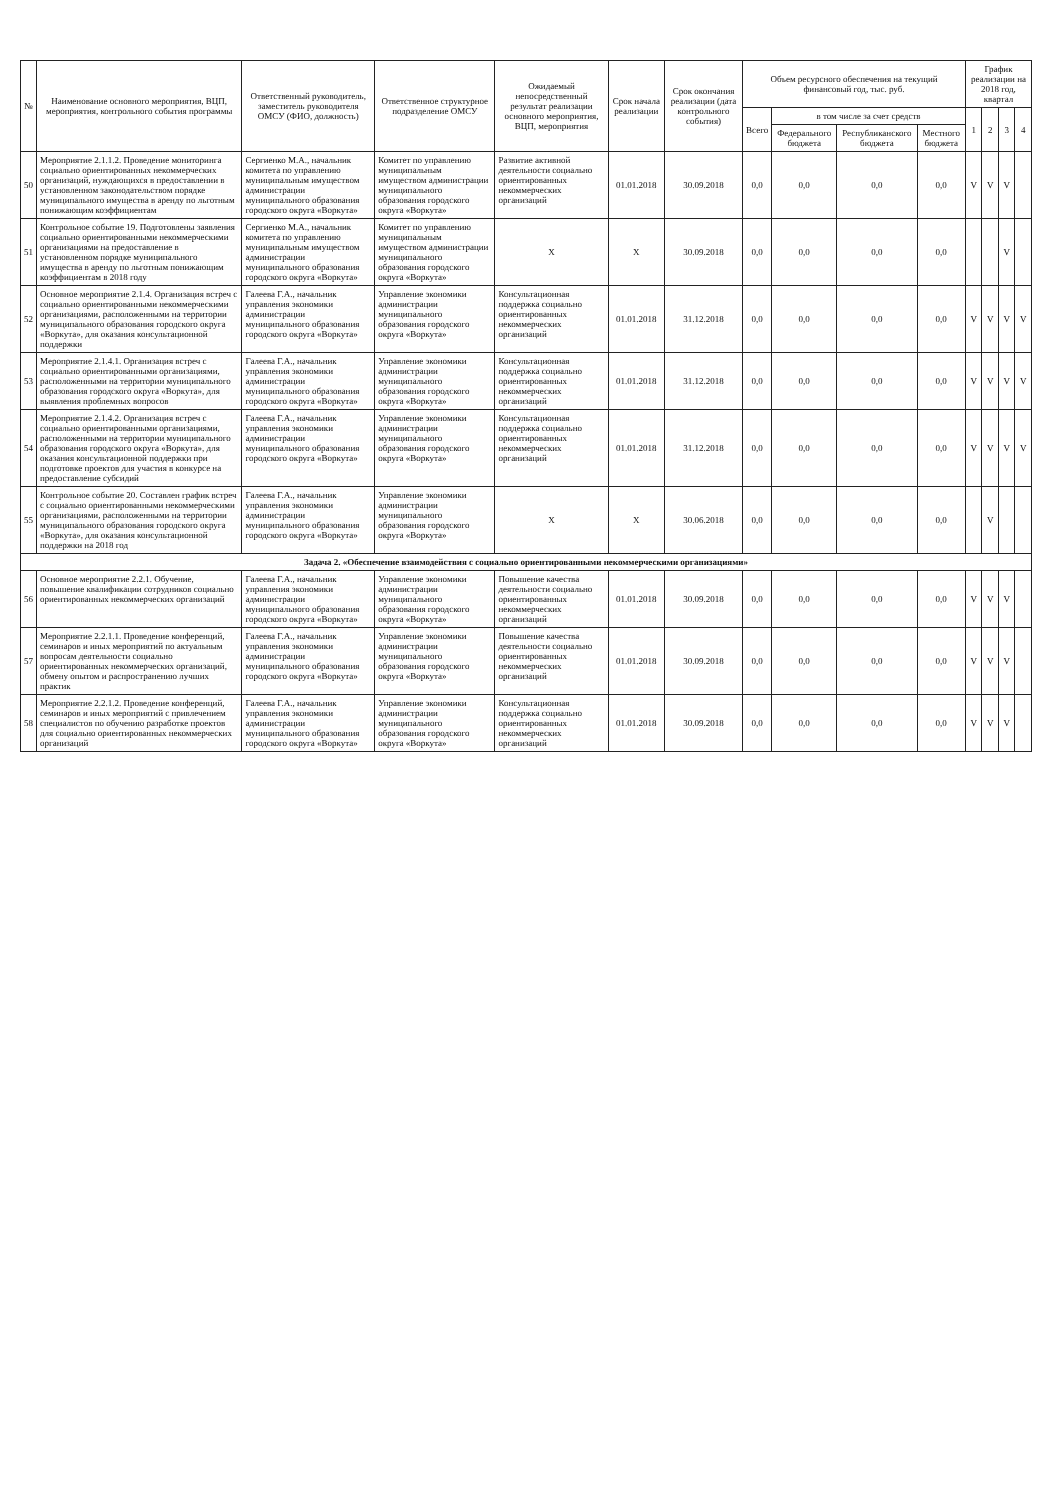| № | Наименование основного мероприятия, ВЦП, мероприятия, контрольного события программы | Ответственный руководитель, заместитель руководителя ОМСУ (ФИО, должность) | Ответственное структурное подразделение ОМСУ | Ожидаемый непосредственный результат реализации основного мероприятия, ВЦП, мероприятия | Срок начала реализации | Срок окончания реализации (дата контрольного события) | Объем ресурсного обеспечения на текущий финансовый год, тыс. руб. | | | | График реализации на 2018 год, квартал | | | |
| --- | --- | --- | --- | --- | --- | --- | --- | --- | --- | --- | --- | --- | --- | --- |
| | | | | | | | Всего | в том числе за счет средств | | | 1 | 2 | 3 | 4 |
| | | | | | | | | Федерального бюджета | Республиканского бюджета | Местного бюджета | | | | |
| 50 | Мероприятие 2.1.1.2. Проведение мониторинга социально ориентированных некоммерческих организаций, нуждающихся в предоставлении в установленном законодательством порядке муниципального имущества в аренду по льготным понижающим коэффициентам | Сергиенко М.А., начальник комитета по управлению муниципальным имуществом администрации муниципального образования городского округа «Воркута» | Комитет по управлению муниципальным имуществом администрации муниципального образования городского округа «Воркута» | Развитие активной деятельности социально ориентированных некоммерческих организаций | 01.01.2018 | 30.09.2018 | 0,0 | 0,0 | 0,0 | 0,0 | V | V | V | |
| 51 | Контрольное событие 19. Подготовлены заявления социально ориентированными некоммерческими организациями на предоставление в установленном порядке муниципального имущества в аренду по льготным понижающим коэффициентам в 2018 году | Сергиенко М.А., начальник комитета по управлению муниципальным имуществом администрации муниципального образования городского округа «Воркута» | Комитет по управлению муниципальным имуществом администрации муниципального образования городского округа «Воркута» | X | X | 30.09.2018 | 0,0 | 0,0 | 0,0 | 0,0 | | | V | |
| 52 | Основное мероприятие 2.1.4. Организация встреч с социально ориентированными некоммерческими организациями, расположенными на территории муниципального образования городского округа «Воркута», для оказания консультационной поддержки | Галеева Г.А., начальник управления экономики администрации муниципального образования городского округа «Воркута» | Управление экономики администрации муниципального образования городского округа «Воркута» | Консультационная поддержка социально ориентированных некоммерческих организаций | 01.01.2018 | 31.12.2018 | 0,0 | 0,0 | 0,0 | 0,0 | V | V | V | V |
| 53 | Мероприятие 2.1.4.1. Организация встреч с социально ориентированными организациями, расположенными на территории муниципального образования городского округа «Воркута», для выявления проблемных вопросов | Галеева Г.А., начальник управления экономики администрации муниципального образования городского округа «Воркута» | Управление экономики администрации муниципального образования городского округа «Воркута» | Консультационная поддержка социально ориентированных некоммерческих организаций | 01.01.2018 | 31.12.2018 | 0,0 | 0,0 | 0,0 | 0,0 | V | V | V | V |
| 54 | Мероприятие 2.1.4.2. Организация встреч с социально ориентированными организациями, расположенными на территории муниципального образования городского округа «Воркута», для оказания консультационной поддержки при подготовке проектов для участия в конкурсе на предоставление субсидий | Галеева Г.А., начальник управления экономики администрации муниципального образования городского округа «Воркута» | Управление экономики администрации муниципального образования городского округа «Воркута» | Консультационная поддержка социально ориентированных некоммерческих организаций | 01.01.2018 | 31.12.2018 | 0,0 | 0,0 | 0,0 | 0,0 | V | V | V | V |
| 55 | Контрольное событие 20. Составлен график встреч с социально ориентированными некоммерческими организациями, расположенными на территории муниципального образования городского округа «Воркута», для оказания консультационной поддержки на 2018 год | Галеева Г.А., начальник управления экономики администрации муниципального образования городского округа «Воркута» | Управление экономики администрации муниципального образования городского округа «Воркута» | X | X | 30.06.2018 | 0,0 | 0,0 | 0,0 | 0,0 | | V | | |
| Задача 2. «Обеспечение взаимодействия с социально ориентированными некоммерческими организациями» | | | | | | | | | | | | | | |
| 56 | Основное мероприятие 2.2.1. Обучение, повышение квалификации сотрудников социально ориентированных некоммерческих организаций | Галеева Г.А., начальник управления экономики администрации муниципального образования городского округа «Воркута» | Управление экономики администрации муниципального образования городского округа «Воркута» | Повышение качества деятельности социально ориентированных некоммерческих организаций | 01.01.2018 | 30.09.2018 | 0,0 | 0,0 | 0,0 | 0,0 | V | V | V | |
| 57 | Мероприятие 2.2.1.1. Проведение конференций, семинаров и иных мероприятий по актуальным вопросам деятельности социально ориентированных некоммерческих организаций, обмену опытом и распространению лучших практик | Галеева Г.А., начальник управления экономики администрации муниципального образования городского округа «Воркута» | Управление экономики администрации муниципального образования городского округа «Воркута» | Повышение качества деятельности социально ориентированных некоммерческих организаций | 01.01.2018 | 30.09.2018 | 0,0 | 0,0 | 0,0 | 0,0 | V | V | V | |
| 58 | Мероприятие 2.2.1.2. Проведение конференций, семинаров и иных мероприятий с привлечением специалистов по обучению разработке проектов для социально ориентированных некоммерческих организаций | Галеева Г.А., начальник управления экономики администрации муниципального образования городского округа «Воркута» | Управление экономики администрации муниципального образования городского округа «Воркута» | Консультационная поддержка социально ориентированных некоммерческих организаций | 01.01.2018 | 30.09.2018 | 0,0 | 0,0 | 0,0 | 0,0 | V | V | V | |